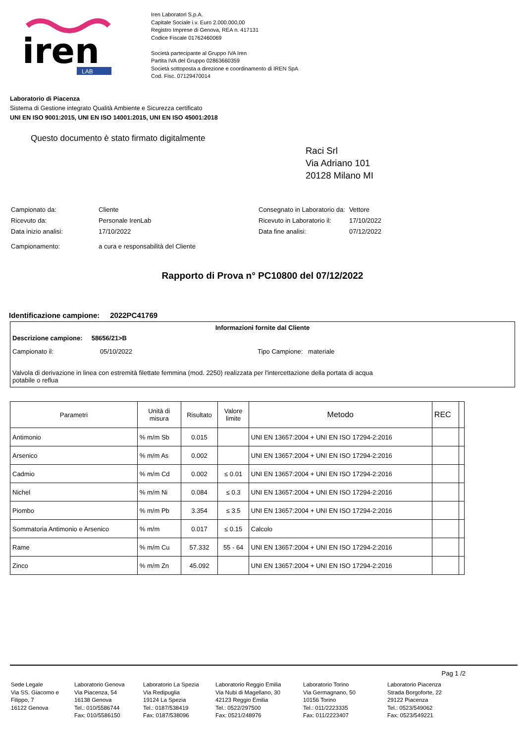iren
LAB
Iren Laboratori S.p.A.
Capitale Sociale i.v. Euro 2.000.000,00
Registro Imprese di Genova, REA n. 417131
Codice Fiscale 01762460069
Società partecipante al Gruppo IVA Iren
Partita IVA del Gruppo 02863660359
Società sottoposta a direzione e coordinamento di IREN SpA
Cod. Fisc. 07129470014
Laboratorio di Piacenza
Sistema di Gestione integrato Qualità Ambiente e Sicurezza certificato
UNI EN ISO 9001:2015, UNI EN ISO 14001:2015, UNI EN ISO 45001:2018
Questo documento è stato firmato digitalmente
Raci Srl
Via Adriano 101
20128 Milano MI
| Campionato da: | Cliente |
| Ricevuto da: | Personale IrenLab |
| Data inizio analisi: | 17/10/2022 |
| Campionamento: | a cura e responsabilità del Cliente |
| Consegnato in Laboratorio da: | Vettore |
| Ricevuto in Laboratorio il: | 17/10/2022 |
| Data fine analisi: | 07/12/2022 |
Rapporto di Prova n° PC10800 del 07/12/2022
Identificazione campione: 2022PC41769
Informazioni fornite dal Cliente
Descrizione campione: 58656/21>B
Campionato il: 05/10/2022 Tipo Campione: materiale
Valvola di derivazione in linea con estremità filettate femmina (mod. 2250) realizzata per l'intercettazione della portata di acqua
potabile o reflua
| Parametri | Unità di misura | Risultato | Valore limite | Metodo | REC | |
| --- | --- | --- | --- | --- | --- | --- |
| Antimonio | % m/m Sb | 0.015 | | UNI EN 13657:2004 + UNI EN ISO 17294-2:2016 | | |
| Arsenico | % m/m As | 0.002 | | UNI EN 13657:2004 + UNI EN ISO 17294-2:2016 | | |
| Cadmio | % m/m Cd | 0.002 | ≤ 0.01 | UNI EN 13657:2004 + UNI EN ISO 17294-2:2016 | | |
| Nichel | % m/m Ni | 0.084 | ≤ 0.3 | UNI EN 13657:2004 + UNI EN ISO 17294-2:2016 | | |
| Piombo | % m/m Pb | 3.354 | ≤ 3.5 | UNI EN 13657:2004 + UNI EN ISO 17294-2:2016 | | |
| Sommatoria Antimonio e Arsenico | % m/m | 0.017 | ≤ 0.15 | Calcolo | | |
| Rame | % m/m Cu | 57.332 | 55 - 64 | UNI EN 13657:2004 + UNI EN ISO 17294-2:2016 | | |
| Zinco | % m/m Zn | 45.092 | | UNI EN 13657:2004 + UNI EN ISO 17294-2:2016 | | |
Pag 1 /2
Sede Legale
Via SS. Giacomo e Filippo, 7
16122 Genova
Laboratorio Genova
Via Piacenza, 54
16138 Genova
Tel.: 010/5586744
Fax: 010/5586150
Laboratorio La Spezia
Via Redipuglia
19124 La Spezia
Tel.: 0187/538419
Fax: 0187/538096
Laboratorio Reggio Emilia
Via Nubi di Magellano, 30
42123 Reggio Emilia
Tel.: 0522/297500
Fax: 0521/248976
Laboratorio Torino
Via Germagnano, 50
10156 Torino
Tel.: 011/2223335
Fax: 011/2223407
Laboratorio Piacenza
Strada Borgoforte, 22
29122 Piacenza
Tel.: 0523/549062
Fax: 0523/549221